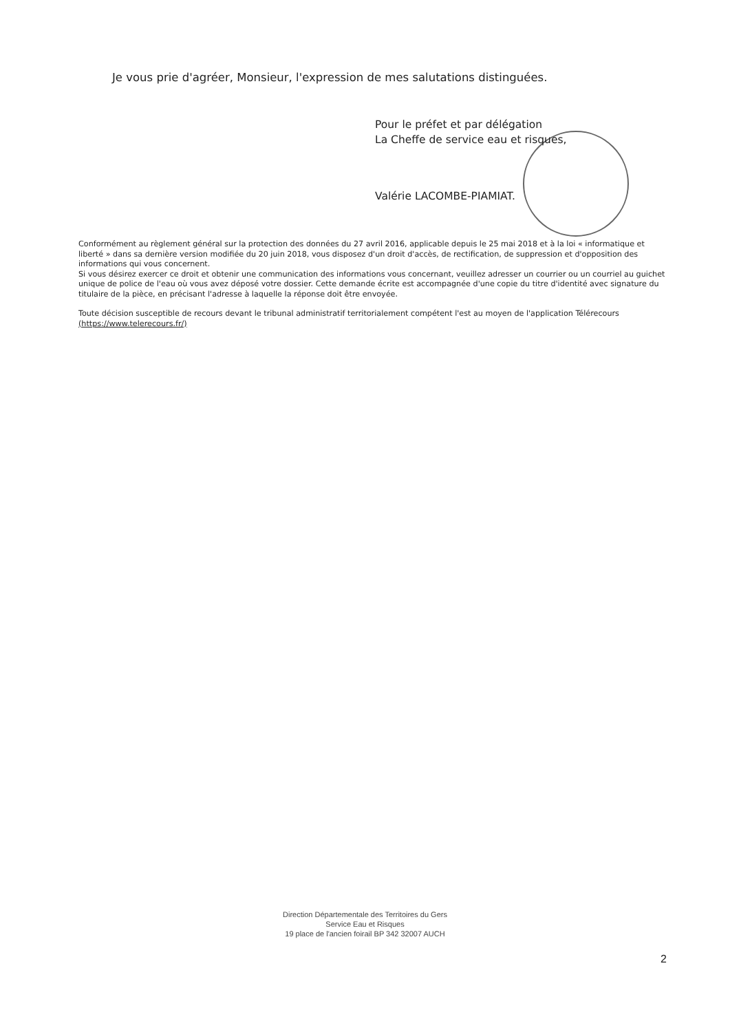Je vous prie d'agréer, Monsieur, l'expression de mes salutations distinguées.
Pour le préfet et par délégation
La Cheffe de service eau et risques,
Valérie LACOMBE-PIAMIAT.
Conformément au règlement général sur la protection des données du 27 avril 2016, applicable depuis le 25 mai 2018 et à la loi « informatique et liberté » dans sa dernière version modifiée du 20 juin 2018, vous disposez d'un droit d'accès, de rectification, de suppression et d'opposition des informations qui vous concernent.
Si vous désirez exercer ce droit et obtenir une communication des informations vous concernant, veuillez adresser un courrier ou un courriel au guichet unique de police de l'eau où vous avez déposé votre dossier. Cette demande écrite est accompagnée d'une copie du titre d'identité avec signature du titulaire de la pièce, en précisant l'adresse à laquelle la réponse doit être envoyée.
Toute décision susceptible de recours devant le tribunal administratif territorialement compétent l'est au moyen de l'application Télérecours (https://www.telerecours.fr/)
Direction Départementale des Territoires du Gers
Service Eau et Risques
19 place de l'ancien foirail BP 342 32007 AUCH
2